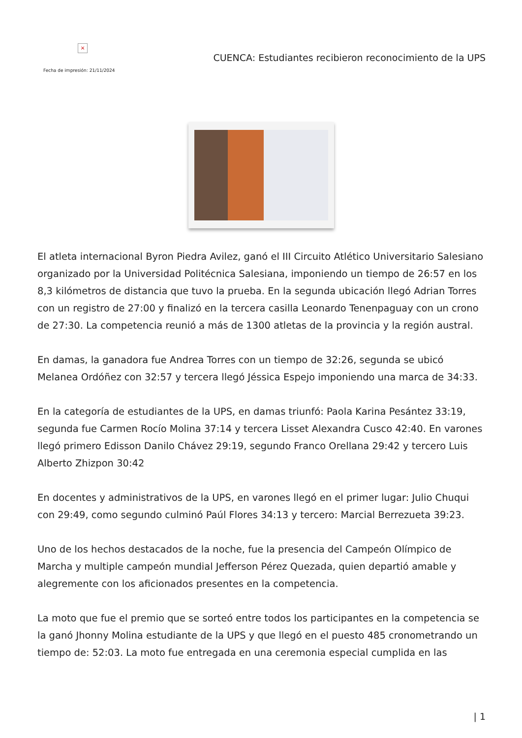×
Fecha de impresión: 21/11/2024
CUENCA: Estudiantes recibieron reconocimiento de la UPS
El atleta internacional Byron Piedra Avilez, ganó el III Circuito Atlético Universitario Salesiano organizado por la Universidad Politécnica Salesiana, imponiendo un tiempo de 26:57 en los 8,3 kilómetros de distancia que tuvo la prueba. En la segunda ubicación llegó Adrian Torres con un registro de 27:00 y finalizó en la tercera casilla Leonardo Tenenpaguay con un crono de 27:30. La competencia reunió a más de 1300 atletas de la provincia y la región austral.
En damas, la ganadora fue Andrea Torres con un tiempo de 32:26, segunda se ubicó Melanea Ordóñez con 32:57 y tercera llegó Jéssica Espejo imponiendo una marca de 34:33.
En la categoría de estudiantes de la UPS, en damas triunfó: Paola Karina Pesántez 33:19, segunda fue Carmen Rocío Molina 37:14 y tercera Lisset Alexandra Cusco 42:40. En varones llegó primero Edisson Danilo Chávez 29:19, segundo Franco Orellana 29:42 y tercero Luis Alberto Zhizpon 30:42
En docentes y administrativos de la UPS, en varones llegó en el primer lugar: Julio Chuqui con 29:49, como segundo culminó Paúl Flores 34:13 y tercero: Marcial Berrezueta 39:23.
Uno de los hechos destacados de la noche, fue la presencia del Campeón Olímpico de Marcha y multiple campeón mundial Jefferson Pérez Quezada, quien departió amable y alegremente con los aficionados presentes en la competencia.
La moto que fue el premio que se sorteó entre todos los participantes en la competencia se la ganó Jhonny Molina estudiante de la UPS y que llegó en el puesto 485 cronometrando un tiempo de: 52:03. La moto fue entregada en una ceremonia especial cumplida en las
| 1